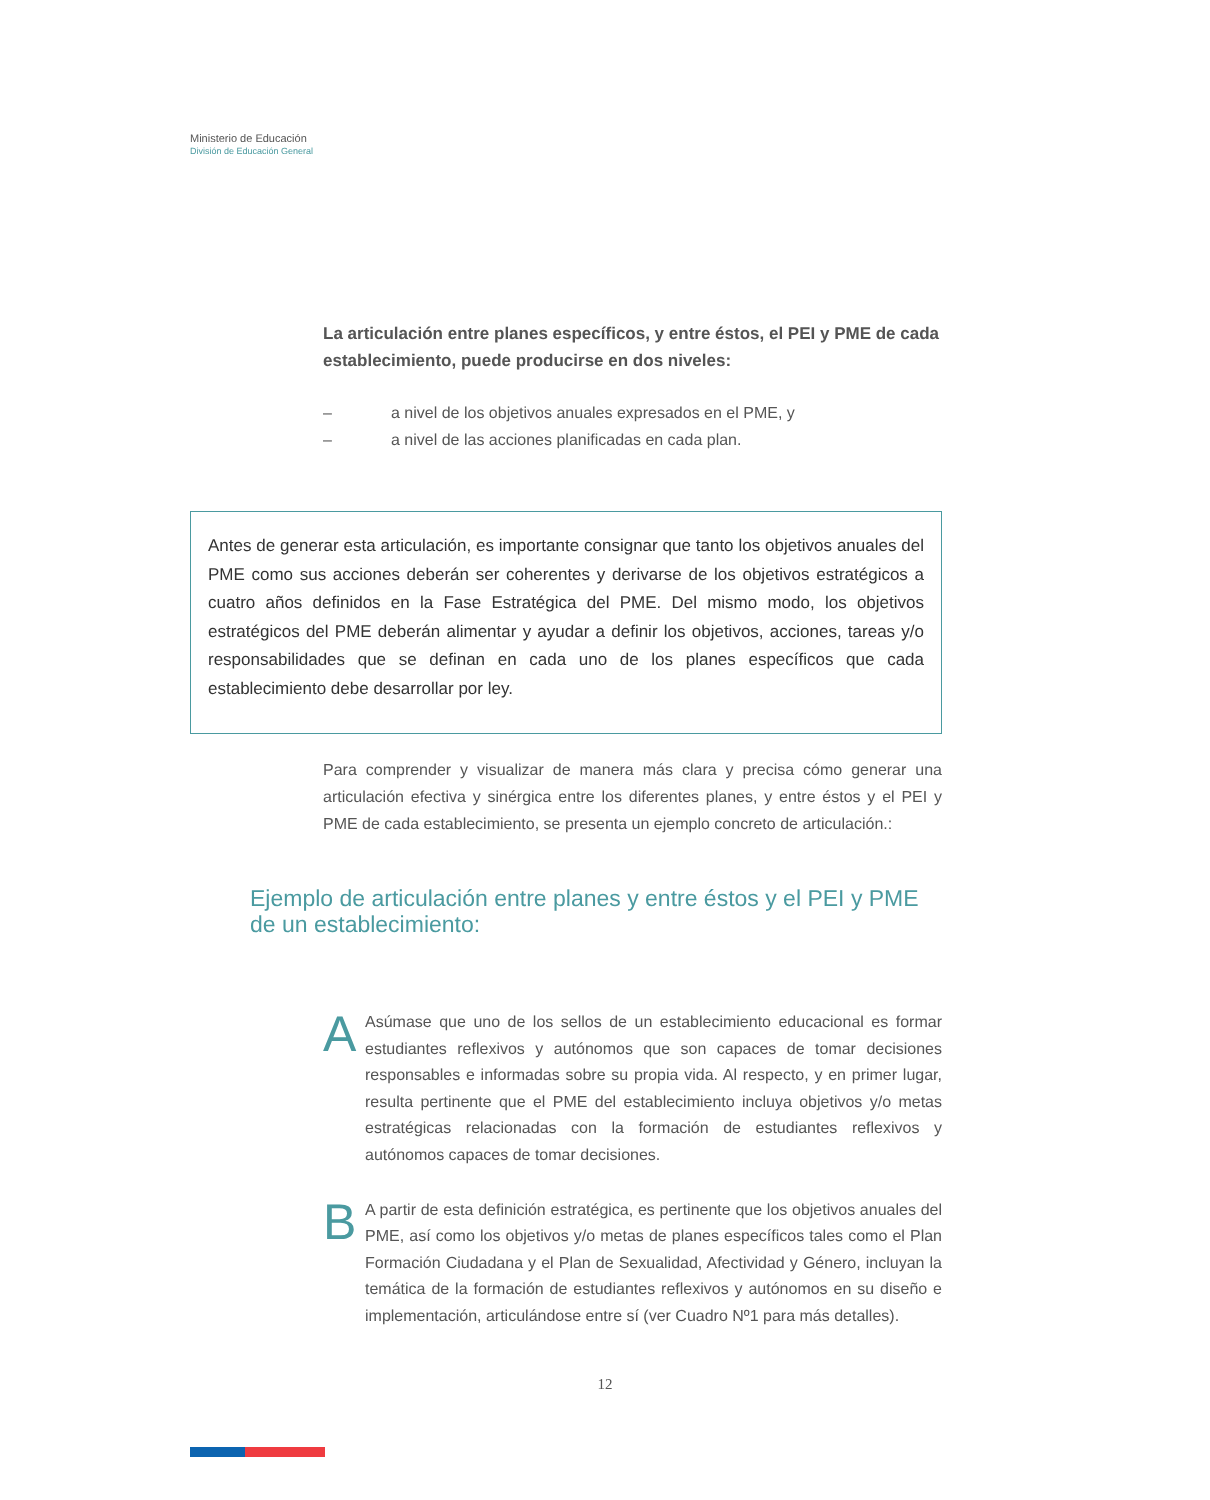Ministerio de Educación
División de Educación General
La articulación entre planes específicos, y entre éstos, el PEI y PME de cada establecimiento, puede producirse en dos niveles:
– a nivel de los objetivos anuales expresados en el PME, y
– a nivel de las acciones planificadas en cada plan.
Antes de generar esta articulación, es importante consignar que tanto los objetivos anuales del PME como sus acciones deberán ser coherentes y derivarse de los objetivos estratégicos a cuatro años definidos en la Fase Estratégica del PME. Del mismo modo, los objetivos estratégicos del PME deberán alimentar y ayudar a definir los objetivos, acciones, tareas y/o responsabilidades que se definan en cada uno de los planes específicos que cada establecimiento debe desarrollar por ley.
Para comprender y visualizar de manera más clara y precisa cómo generar una articulación efectiva y sinérgica entre los diferentes planes, y entre éstos y el PEI y PME de cada establecimiento, se presenta un ejemplo concreto de articulación.:
Ejemplo de articulación entre planes y entre éstos y el PEI y PME de un establecimiento:
A
Asúmase que uno de los sellos de un establecimiento educacional es formar estudiantes reflexivos y autónomos que son capaces de tomar decisiones responsables e informadas sobre su propia vida. Al respecto, y en primer lugar, resulta pertinente que el PME del establecimiento incluya objetivos y/o metas estratégicas relacionadas con la formación de estudiantes reflexivos y autónomos capaces de tomar decisiones.
B
A partir de esta definición estratégica, es pertinente que los objetivos anuales del PME, así como los objetivos y/o metas de planes específicos tales como el Plan Formación Ciudadana y el Plan de Sexualidad, Afectividad y Género, incluyan la temática de la formación de estudiantes reflexivos y autónomos en su diseño e implementación, articulándose entre sí (ver Cuadro Nº1 para más detalles).
12